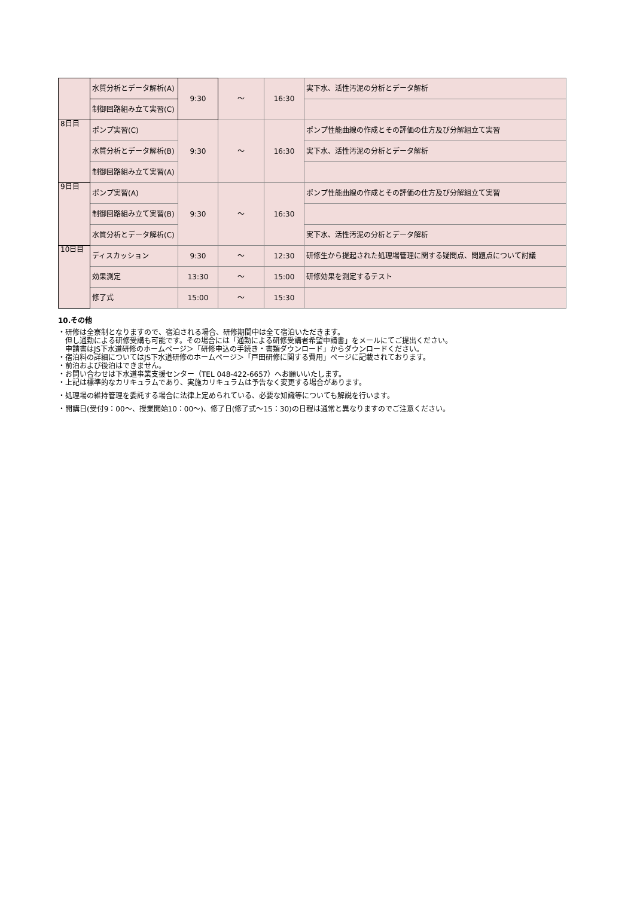| | 水質分析とデータ解析(A) | 9:30 | ～ | 16:30 | 実下水、活性汚泥の分析とデータ解析 |
| | 制御回路組み立て実習(C) | | | | |
| 8日目 | ポンプ実習(C) | 9:30 | ～ | 16:30 | ポンプ性能曲線の作成とその評価の仕方及び分解組立て実習 |
| | 水質分析とデータ解析(B) | | | | 実下水、活性汚泥の分析とデータ解析 |
| | 制御回路組み立て実習(A) | | | | |
| 9日目 | ポンプ実習(A) | 9:30 | ～ | 16:30 | ポンプ性能曲線の作成とその評価の仕方及び分解組立て実習 |
| | 制御回路組み立て実習(B) | | | | |
| | 水質分析とデータ解析(C) | | | | 実下水、活性汚泥の分析とデータ解析 |
| 10日目 | ディスカッション | 9:30 | ～ | 12:30 | 研修生から提起された処理場管理に関する疑問点、問題点について討議 |
| | 効果測定 | 13:30 | ～ | 15:00 | 研修効果を測定するテスト |
| | 修了式 | 15:00 | ～ | 15:30 | |
10.その他
・研修は全寮制となりますので、宿泊される場合、研修期間中は全て宿泊いただきます。
　但し通勤による研修受講も可能です。その場合には「通勤による研修受講者希望申請書」をメールにてご提出ください。
　申請書はJS下水道研修のホームページ＞「研修申込の手続き・書類ダウンロード」からダウンロードください。
・宿泊料の詳細についてはJS下水道研修のホームページ＞「戸田研修に関する費用」ページに記載されております。
・前泊および後泊はできません。
・お問い合わせは下水道事業支援センター（TEL 048-422-6657）へお願いいたします。
・上記は標準的なカリキュラムであり、実施カリキュラムは予告なく変更する場合があります。
・処理場の維持管理を委託する場合に法律上定められている、必要な知識等についても解説を行います。
・開講日(受付9：00～、授業開始10：00～)、修了日(修了式～15：30)の日程は通常と異なりますのでご注意ください。